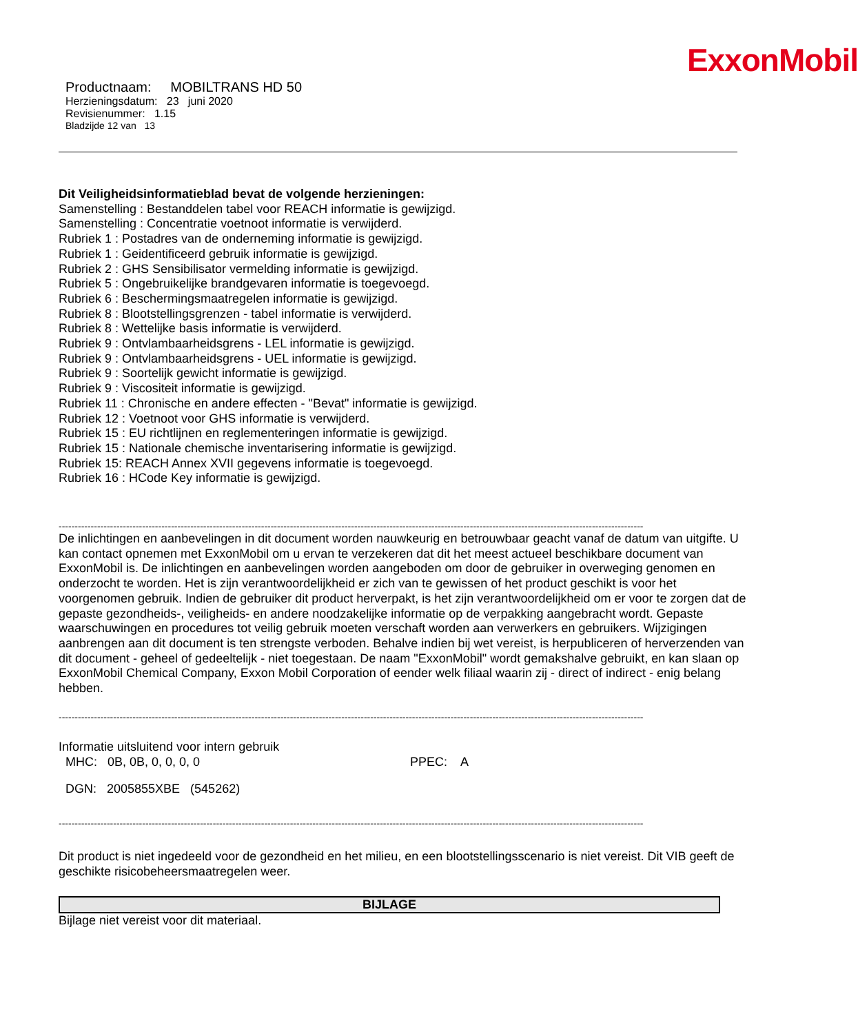ExxonMobil
Productnaam: MOBILTRANS HD 50
Herzieningsdatum: 23 juni 2020
Revisienummer: 1.15
Bladzijde 12 van 13
Dit Veiligheidsinformatieblad bevat de volgende herzieningen:
Samenstelling : Bestanddelen tabel voor REACH informatie is gewijzigd.
Samenstelling : Concentratie voetnoot informatie is verwijderd.
Rubriek 1 : Postadres van de onderneming informatie is gewijzigd.
Rubriek 1 : Geidentificeerd gebruik informatie is gewijzigd.
Rubriek 2 : GHS Sensibilisator vermelding informatie is gewijzigd.
Rubriek 5 : Ongebruikelijke brandgevaren informatie is toegevoegd.
Rubriek 6 : Beschermingsmaatregelen informatie is gewijzigd.
Rubriek 8 : Blootstellingsgrenzen - tabel informatie is verwijderd.
Rubriek 8 : Wettelijke basis informatie is verwijderd.
Rubriek 9 : Ontvlambaarheidsgrens - LEL informatie is gewijzigd.
Rubriek 9 : Ontvlambaarheidsgrens - UEL informatie is gewijzigd.
Rubriek 9 : Soortelijk gewicht informatie is gewijzigd.
Rubriek 9 : Viscositeit informatie is gewijzigd.
Rubriek 11 : Chronische en andere effecten - "Bevat" informatie is gewijzigd.
Rubriek 12 : Voetnoot voor GHS informatie is verwijderd.
Rubriek 15 : EU richtlijnen en reglementeringen informatie is gewijzigd.
Rubriek 15 : Nationale chemische inventarisering informatie is gewijzigd.
Rubriek 15: REACH Annex XVII gegevens informatie is toegevoegd.
Rubriek 16 : HCode Key informatie is gewijzigd.
--------------------------------------------------------------------------------------------------------------------------------------------------------------------------------------
De inlichtingen en aanbevelingen in dit document worden nauwkeurig en betrouwbaar geacht vanaf de datum van uitgifte. U kan contact opnemen met ExxonMobil om u ervan te verzekeren dat dit het meest actueel beschikbare document van ExxonMobil is. De inlichtingen en aanbevelingen worden aangeboden om door de gebruiker in overweging genomen en onderzocht te worden. Het is zijn verantwoordelijkheid er zich van te gewissen of het product geschikt is voor het voorgenomen gebruik. Indien de gebruiker dit product herverpakt, is het zijn verantwoordelijkheid om er voor te zorgen dat de gepaste gezondheids-, veiligheids- en andere noodzakelijke informatie op de verpakking aangebracht wordt. Gepaste waarschuwingen en procedures tot veilig gebruik moeten verschaft worden aan verwerkers en gebruikers. Wijzigingen aanbrengen aan dit document is ten strengste verboden. Behalve indien bij wet vereist, is herpubliceren of herverzenden van dit document - geheel of gedeeltelijk - niet toegestaan. De naam "ExxonMobil" wordt gemakshalve gebruikt, en kan slaan op ExxonMobil Chemical Company, Exxon Mobil Corporation of eender welk filiaal waarin zij - direct of indirect - enig belang hebben.
--------------------------------------------------------------------------------------------------------------------------------------------------------------------------------------
Informatie uitsluitend voor intern gebruik
MHC: 0B, 0B, 0, 0, 0, 0 PPEC: A
DGN: 2005855XBE (545262)
--------------------------------------------------------------------------------------------------------------------------------------------------------------------------------------
Dit product is niet ingedeeld voor de gezondheid en het milieu, en een blootstellingsscenario is niet vereist. Dit VIB geeft de geschikte risicobeheersmaatregelen weer.
BIJLAGE
Bijlage niet vereist voor dit materiaal.